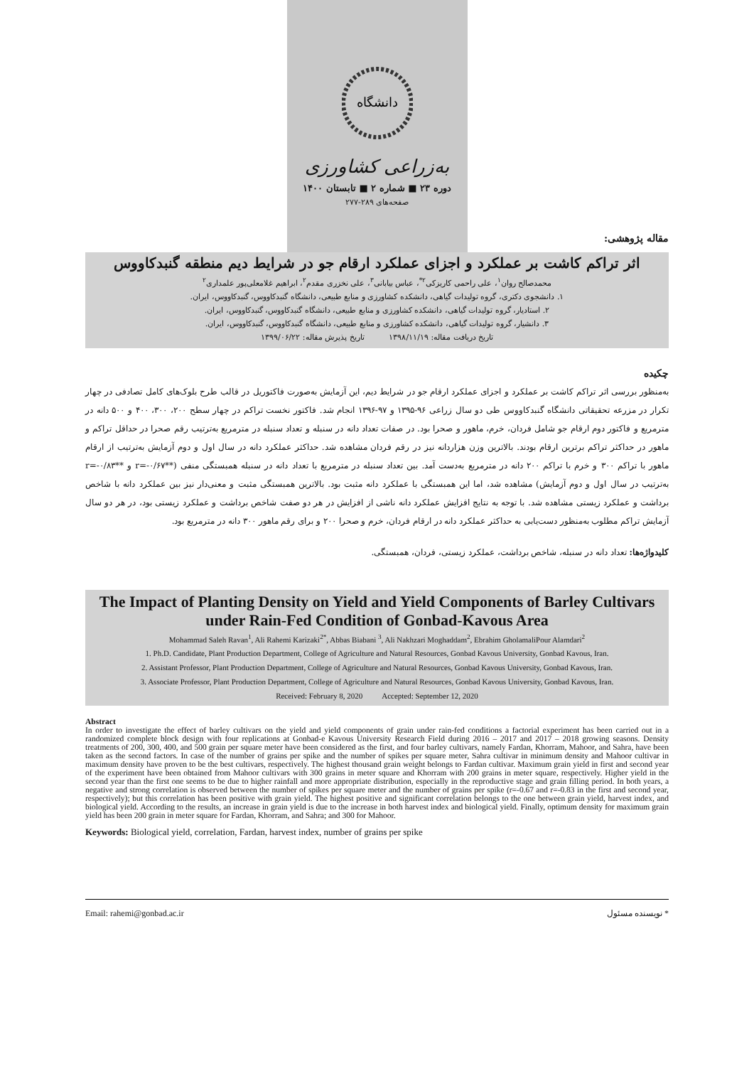دانشگاه
به‌زراعی کشاورزی
دوره ۲۳ ■ شماره ۲ ■ تابستان ۱۴۰۰
صفحه‌های ۲۸۹-۲۷۷
مقاله پژوهشی:
اثر تراکم کاشت بر عملکرد و اجزای عملکرد ارقام جو در شرایط دیم منطقه گنبدکاووس
محمدصالح روان<sup>۱</sup>، علی راحمی کاریزکی<sup>۲*</sup>، عباس بیابانی<sup>۳</sup>، علی نخزری مقدم<sup>۲</sup>، ابراهیم غلامعلی‌پور علمداری<sup>۲</sup>
۱. دانشجوی دکتری، گروه تولیدات گیاهی، دانشکده کشاورزی و منابع طبیعی، دانشگاه گنبدکاووس، گنبدکاووس، ایران.
۲. استادیار، گروه تولیدات گیاهی، دانشکده کشاورزی و منابع طبیعی، دانشگاه گنبدکاووس، گنبدکاووس، ایران.
۳. دانشیار، گروه تولیدات گیاهی، دانشکده کشاورزی و منابع طبیعی، دانشگاه گنبدکاووس، گنبدکاووس، ایران.
تاریخ دریافت مقاله: ۱۳۹۸/۱۱/۱۹ تاریخ پذیرش مقاله: ۱۳۹۹/۰۶/۲۲
چکیده
به‌منظور بررسی اثر تراکم کاشت بر عملکرد و اجزای عملکرد ارقام جو در شرایط دیم، این آزمایش به‌صورت فاکتوریل در قالب طرح بلوک‌های کامل تصادفی در چهار تکرار در مزرعه تحقیقاتی دانشگاه گنبدکاووس طی دو سال زراعی ۹۶-۱۳۹۵ و ۹۷-۱۳۹۶ انجام شد. فاکتور نخست تراکم در چهار سطح ۲۰۰، ۳۰۰، ۴۰۰ و ۵۰۰ دانه در مترمربع و فاکتور دوم ارقام جو شامل فردان، خرم، ماهور و صحرا بود. در صفات تعداد دانه در سنبله و تعداد سنبله در مترمربع به‌ترتیب رقم صحرا در حداقل تراکم و ماهور در حداکثر تراکم برترین ارقام بودند. بالاترین وزن هزاردانه نیز در رقم فردان مشاهده شد. حداکثر عملکرد دانه در سال اول و دوم آزمایش به‌ترتیب از ارقام ماهور با تراکم ۳۰۰ و خرم با تراکم ۲۰۰ دانه در مترمربع به‌دست آمد. بین تعداد سنبله در مترمربع با تعداد دانه در سنبله همبستگی منفی (**r=-۰/۶۷ و **r=-۰/۸۳ به‌ترتیب در سال اول و دوم آزمایش) مشاهده شد، اما این همبستگی با عملکرد دانه مثبت بود. بالاترین همبستگی مثبت و معنی‌دار نیز بین عملکرد دانه با شاخص برداشت و عملکرد زیستی مشاهده شد. با توجه به نتایج افزایش عملکرد دانه ناشی از افزایش در هر دو صفت شاخص برداشت و عملکرد زیستی بود، در هر دو سال آزمایش تراکم مطلوب به‌منظور دست‌یابی به حداکثر عملکرد دانه در ارقام فردان، خرم و صحرا ۲۰۰ و برای رقم ماهور ۳۰۰ دانه در مترمربع بود.
کلیدواژه‌ها: تعداد دانه در سنبله، شاخص برداشت، عملکرد زیستی، فردان، همبستگی.
The Impact of Planting Density on Yield and Yield Components of Barley Cultivars under Rain-Fed Condition of Gonbad-Kavous Area
Mohammad Saleh Ravan<sup>1</sup>, Ali Rahemi Karizaki<sup>2*</sup>, Abbas Biabani <sup>3</sup>, Ali Nakhzari Moghaddam<sup>2</sup>, Ebrahim GholamaliPour Alamdari<sup>2</sup>
1. Ph.D. Candidate, Plant Production Department, College of Agriculture and Natural Resources, Gonbad Kavous University, Gonbad Kavous, Iran.
2. Assistant Professor, Plant Production Department, College of Agriculture and Natural Resources, Gonbad Kavous University, Gonbad Kavous, Iran.
3. Associate Professor, Plant Production Department, College of Agriculture and Natural Resources, Gonbad Kavous University, Gonbad Kavous, Iran.
Received: February 8, 2020 Accepted: September 12, 2020
Abstract
In order to investigate the effect of barley cultivars on the yield and yield components of grain under rain-fed conditions a factorial experiment has been carried out in a randomized complete block design with four replications at Gonbad-e Kavous University Research Field during 2016 – 2017 and 2017 – 2018 growing seasons. Density treatments of 200, 300, 400, and 500 grain per square meter have been considered as the first, and four barley cultivars, namely Fardan, Khorram, Mahoor, and Sahra, have been taken as the second factors. In case of the number of grains per spike and the number of spikes per square meter, Sahra cultivar in minimum density and Mahoor cultivar in maximum density have proven to be the best cultivars, respectively. The highest thousand grain weight belongs to Fardan cultivar. Maximum grain yield in first and second year of the experiment have been obtained from Mahoor cultivars with 300 grains in meter square and Khorram with 200 grains in meter square, respectively. Higher yield in the second year than the first one seems to be due to higher rainfall and more appropriate distribution, especially in the reproductive stage and grain filling period. In both years, a negative and strong correlation is observed between the number of spikes per square meter and the number of grains per spike (r=-0.67 and r=-0.83 in the first and second year, respectively); but this correlation has been positive with grain yield. The highest positive and significant correlation belongs to the one between grain yield, harvest index, and biological yield. According to the results, an increase in grain yield is due to the increase in both harvest index and biological yield. Finally, optimum density for maximum grain yield has been 200 grain in meter square for Fardan, Khorram, and Sahra; and 300 for Mahoor.
Keywords: Biological yield, correlation, Fardan, harvest index, number of grains per spike
Email: rahemi@gonbad.ac.ir * نویسنده مسئول